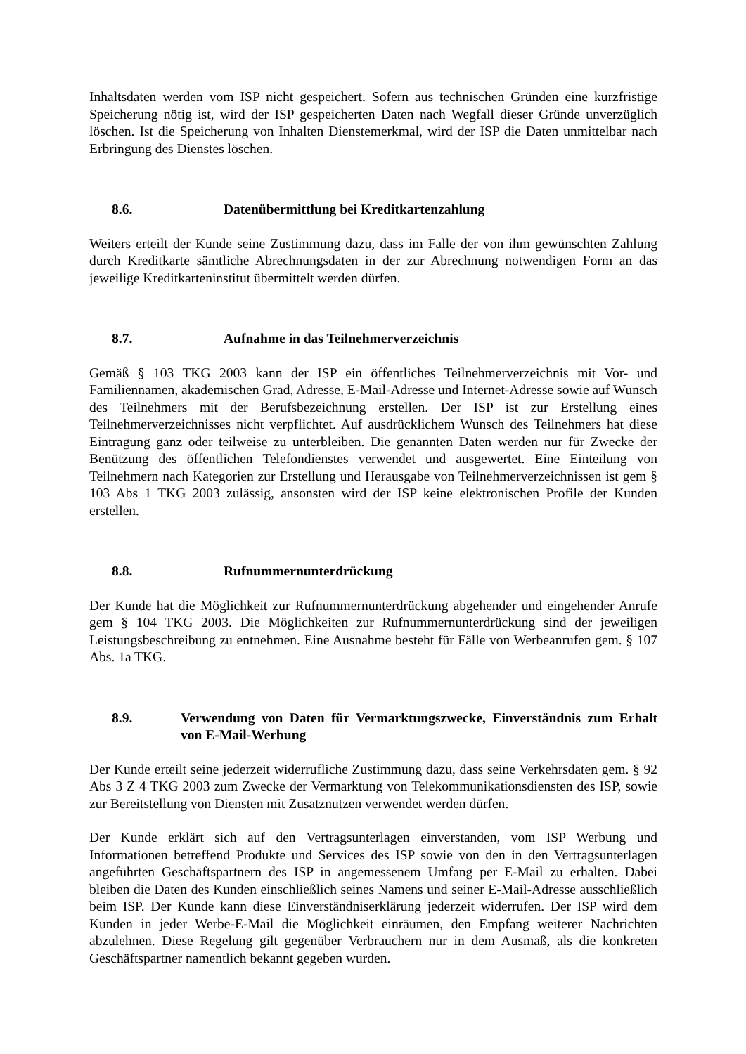Inhaltsdaten werden vom ISP nicht gespeichert. Sofern aus technischen Gründen eine kurzfristige Speicherung nötig ist, wird der ISP gespeicherten Daten nach Wegfall dieser Gründe unverzüglich löschen. Ist die Speicherung von Inhalten Dienstemerkmal, wird der ISP die Daten unmittelbar nach Erbringung des Dienstes löschen.
8.6. Datenübermittlung bei Kreditkartenzahlung
Weiters erteilt der Kunde seine Zustimmung dazu, dass im Falle der von ihm gewünschten Zahlung durch Kreditkarte sämtliche Abrechnungsdaten in der zur Abrechnung notwendigen Form an das jeweilige Kreditkarteninstitut übermittelt werden dürfen.
8.7. Aufnahme in das Teilnehmerverzeichnis
Gemäß § 103 TKG 2003 kann der ISP ein öffentliches Teilnehmerverzeichnis mit Vor- und Familiennamen, akademischen Grad, Adresse, E-Mail-Adresse und Internet-Adresse sowie auf Wunsch des Teilnehmers mit der Berufsbezeichnung erstellen. Der ISP ist zur Erstellung eines Teilnehmerverzeichnisses nicht verpflichtet. Auf ausdrücklichem Wunsch des Teilnehmers hat diese Eintragung ganz oder teilweise zu unterbleiben. Die genannten Daten werden nur für Zwecke der Benützung des öffentlichen Telefondienstes verwendet und ausgewertet. Eine Einteilung von Teilnehmern nach Kategorien zur Erstellung und Herausgabe von Teilnehmerverzeichnissen ist gem § 103 Abs 1 TKG 2003 zulässig, ansonsten wird der ISP keine elektronischen Profile der Kunden erstellen.
8.8. Rufnummernunterdrückung
Der Kunde hat die Möglichkeit zur Rufnummernunterdrückung abgehender und eingehender Anrufe gem § 104 TKG 2003. Die Möglichkeiten zur Rufnummernunterdrückung sind der jeweiligen Leistungsbeschreibung zu entnehmen. Eine Ausnahme besteht für Fälle von Werbeanrufen gem. § 107 Abs. 1a TKG.
8.9. Verwendung von Daten für Vermarktungszwecke, Einverständnis zum Erhalt von E-Mail-Werbung
Der Kunde erteilt seine jederzeit widerrufliche Zustimmung dazu, dass seine Verkehrsdaten gem. § 92 Abs 3 Z 4 TKG 2003 zum Zwecke der Vermarktung von Telekommunikationsdiensten des ISP, sowie zur Bereitstellung von Diensten mit Zusatznutzen verwendet werden dürfen.
Der Kunde erklärt sich auf den Vertragsunterlagen einverstanden, vom ISP Werbung und Informationen betreffend Produkte und Services des ISP sowie von den in den Vertragsunterlagen angeführten Geschäftspartnern des ISP in angemessenem Umfang per E-Mail zu erhalten. Dabei bleiben die Daten des Kunden einschließlich seines Namens und seiner E-Mail-Adresse ausschließlich beim ISP. Der Kunde kann diese Einverständniserklärung jederzeit widerrufen. Der ISP wird dem Kunden in jeder Werbe-E-Mail die Möglichkeit einräumen, den Empfang weiterer Nachrichten abzulehnen. Diese Regelung gilt gegenüber Verbrauchern nur in dem Ausmaß, als die konkreten Geschäftspartner namentlich bekannt gegeben wurden.